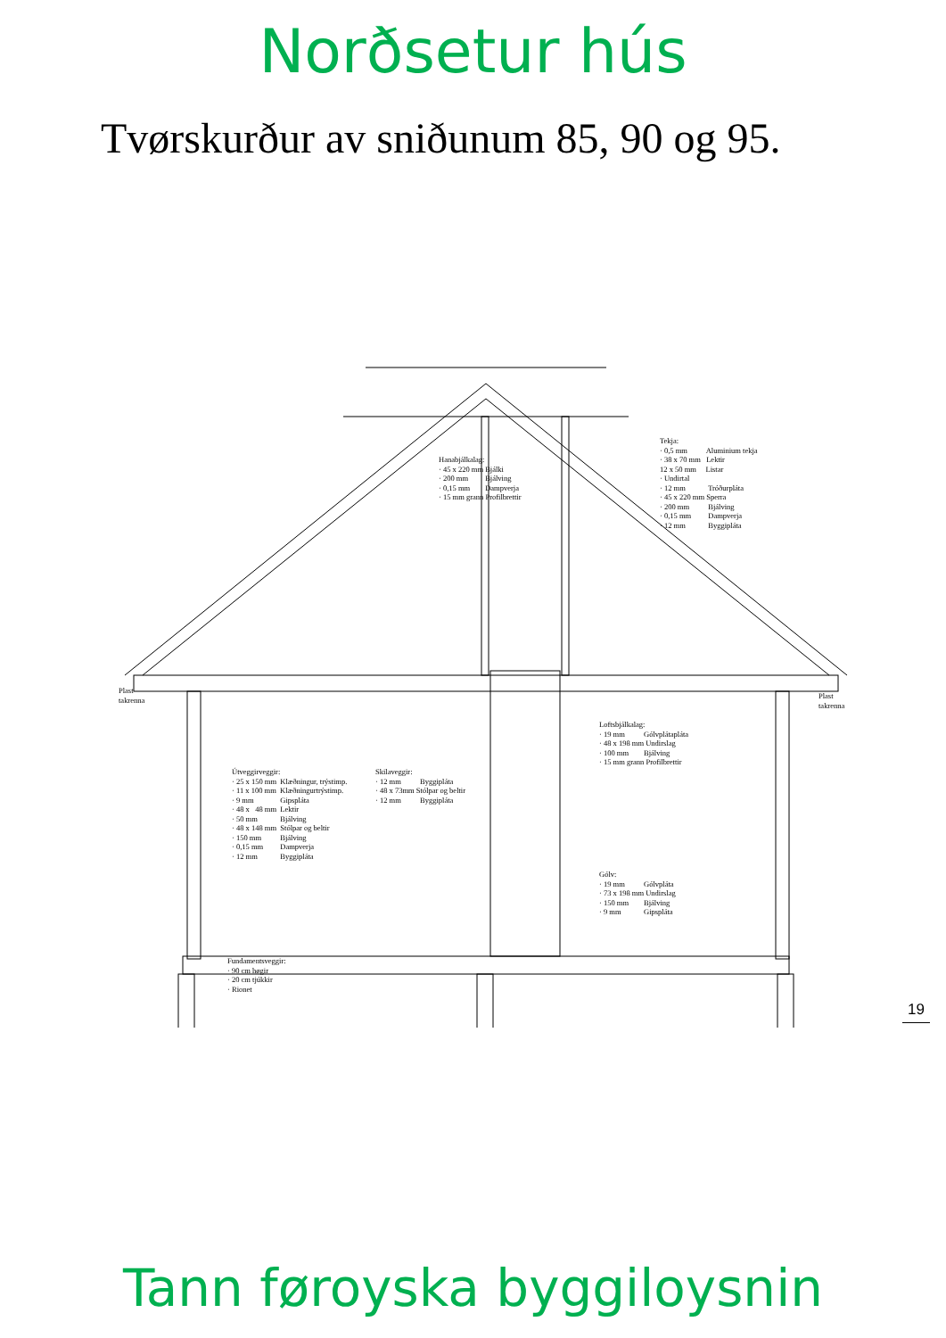Norðsetur hús
Tvørskurður av sniðunum 85, 90 og 95.
Hanabjálkalag: · 45 x 220 mm Bjálki · 200 mm Bjálving · 0,15 mm Dampverja · 15 mm grann Profilbrettir
Tekja: · 0,5 mm Aluminium tekja · 38 x 70 mm Lektir 12 x 50 mm Listar · Undirtal · 12 mm Tróðurpláta · 45 x 220 mm Sperra · 200 mm Bjálving · 0,15 mm Dampverja · 12 mm Byggipláta
Plast takrenna
Plast takrenna
Loftsbjálkalag: · 19 mm Gólvplátapláta · 48 x 198 mm Undirslag · 100 mm Bjálving · 15 mm grann Profilbrettir
Útveggirveggir: · 25 x 150 mm Klæðningur, trýstimp. · 11 x 100 mm Klæðningurtrýstimp. · 9 mm Gipspláta · 48 x 48 mm Lektir · 50 mm Bjálving · 48 x 148 mm Stólpar og beltir · 150 mm Bjálving · 0,15 mm Dampverja · 12 mm Byggipláta
Skilaveggir: · 12 mm Byggipláta · 48 x 73mm Stólpar og beltir · 12 mm Byggipláta
Gólv: · 19 mm Gólvpláta · 73 x 198 mm Undirslag · 150 mm Bjálving · 9 mm Gipspláta
Fundamentsveggir: · 90 cm høgir · 20 cm tjúkkir · Rionet
19
Tann føroyska byggiloysnin